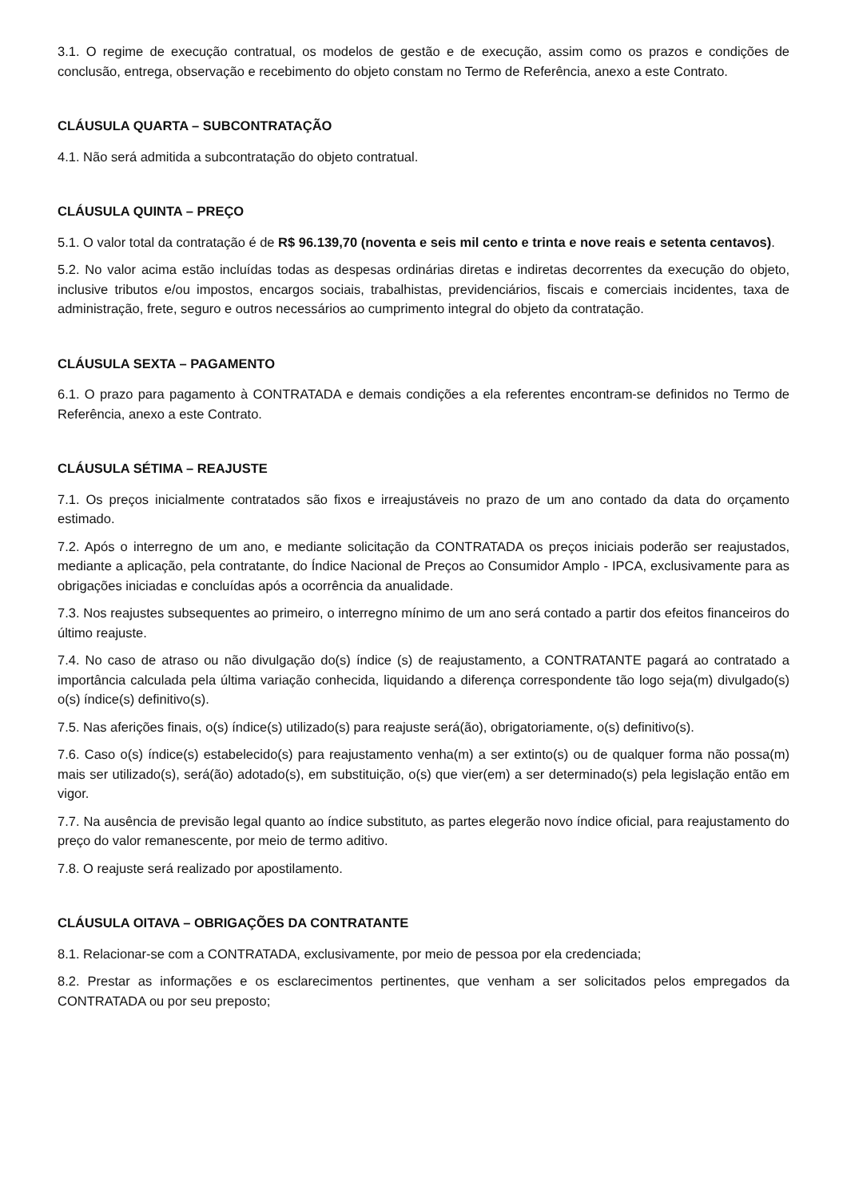3.1. O regime de execução contratual, os modelos de gestão e de execução, assim como os prazos e condições de conclusão, entrega, observação e recebimento do objeto constam no Termo de Referência, anexo a este Contrato.
CLÁUSULA QUARTA – SUBCONTRATAÇÃO
4.1. Não será admitida a subcontratação do objeto contratual.
CLÁUSULA QUINTA – PREÇO
5.1. O valor total da contratação é de R$ 96.139,70 (noventa e seis mil cento e trinta e nove reais e setenta centavos).
5.2. No valor acima estão incluídas todas as despesas ordinárias diretas e indiretas decorrentes da execução do objeto, inclusive tributos e/ou impostos, encargos sociais, trabalhistas, previdenciários, fiscais e comerciais incidentes, taxa de administração, frete, seguro e outros necessários ao cumprimento integral do objeto da contratação.
CLÁUSULA SEXTA – PAGAMENTO
6.1. O prazo para pagamento à CONTRATADA e demais condições a ela referentes encontram-se definidos no Termo de Referência, anexo a este Contrato.
CLÁUSULA SÉTIMA – REAJUSTE
7.1. Os preços inicialmente contratados são fixos e irreajustáveis no prazo de um ano contado da data do orçamento estimado.
7.2. Após o interregno de um ano, e mediante solicitação da CONTRATADA os preços iniciais poderão ser reajustados, mediante a aplicação, pela contratante, do Índice Nacional de Preços ao Consumidor Amplo - IPCA, exclusivamente para as obrigações iniciadas e concluídas após a ocorrência da anualidade.
7.3. Nos reajustes subsequentes ao primeiro, o interregno mínimo de um ano será contado a partir dos efeitos financeiros do último reajuste.
7.4. No caso de atraso ou não divulgação do(s) índice (s) de reajustamento, a CONTRATANTE pagará ao contratado a importância calculada pela última variação conhecida, liquidando a diferença correspondente tão logo seja(m) divulgado(s) o(s) índice(s) definitivo(s).
7.5. Nas aferições finais, o(s) índice(s) utilizado(s) para reajuste será(ão), obrigatoriamente, o(s) definitivo(s).
7.6. Caso o(s) índice(s) estabelecido(s) para reajustamento venha(m) a ser extinto(s) ou de qualquer forma não possa(m) mais ser utilizado(s), será(ão) adotado(s), em substituição, o(s) que vier(em) a ser determinado(s) pela legislação então em vigor.
7.7. Na ausência de previsão legal quanto ao índice substituto, as partes elegerão novo índice oficial, para reajustamento do preço do valor remanescente, por meio de termo aditivo.
7.8. O reajuste será realizado por apostilamento.
CLÁUSULA OITAVA – OBRIGAÇÕES DA CONTRATANTE
8.1. Relacionar-se com a CONTRATADA, exclusivamente, por meio de pessoa por ela credenciada;
8.2. Prestar as informações e os esclarecimentos pertinentes, que venham a ser solicitados pelos empregados da CONTRATADA ou por seu preposto;